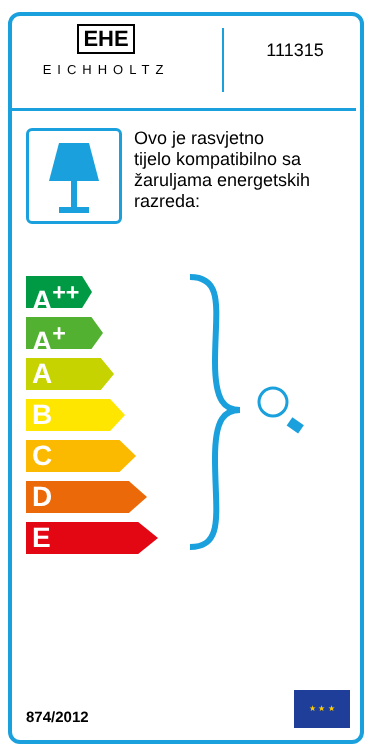EHE
EICHHOLTZ
111315
Ovo je rasvjetno
tijelo kompatibilno sa
žaruljama energetskih
razreda:
A<sup>++</sup>
A<sup>+</sup>
A
B
C
D
E
874/2012
★ ★ ★